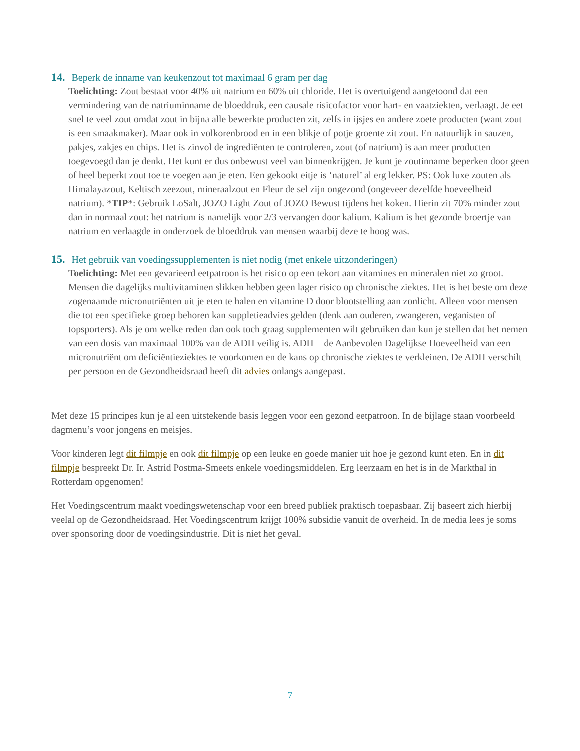14. Beperk de inname van keukenzout tot maximaal 6 gram per dag
Toelichting: Zout bestaat voor 40% uit natrium en 60% uit chloride. Het is overtuigend aangetoond dat een vermindering van de natriuminname de bloeddruk, een causale risicofactor voor hart- en vaatziekten, verlaagt. Je eet snel te veel zout omdat zout in bijna alle bewerkte producten zit, zelfs in ijsjes en andere zoete producten (want zout is een smaakmaker). Maar ook in volkorenbrood en in een blikje of potje groente zit zout. En natuurlijk in sauzen, pakjes, zakjes en chips. Het is zinvol de ingrediënten te controleren, zout (of natrium) is aan meer producten toegevoegd dan je denkt. Het kunt er dus onbewust veel van binnenkrijgen. Je kunt je zoutinname beperken door geen of heel beperkt zout toe te voegen aan je eten. Een gekookt eitje is ‘naturel’ al erg lekker. PS: Ook luxe zouten als Himalayazout, Keltisch zeezout, mineraalzout en Fleur de sel zijn ongezond (ongeveer dezelfde hoeveelheid natrium). *TIP*: Gebruik LoSalt, JOZO Light Zout of JOZO Bewust tijdens het koken. Hierin zit 70% minder zout dan in normaal zout: het natrium is namelijk voor 2/3 vervangen door kalium. Kalium is het gezonde broertje van natrium en verlaagde in onderzoek de bloeddruk van mensen waarbij deze te hoog was.
15. Het gebruik van voedingssupplementen is niet nodig (met enkele uitzonderingen)
Toelichting: Met een gevarieerd eetpatroon is het risico op een tekort aan vitamines en mineralen niet zo groot. Mensen die dagelijks multivitaminen slikken hebben geen lager risico op chronische ziektes. Het is het beste om deze zogenaamde micronutriënten uit je eten te halen en vitamine D door blootstelling aan zonlicht. Alleen voor mensen die tot een specifieke groep behoren kan suppletieadvies gelden (denk aan ouderen, zwangeren, veganisten of topsporters). Als je om welke reden dan ook toch graag supplementen wilt gebruiken dan kun je stellen dat het nemen van een dosis van maximaal 100% van de ADH veilig is. ADH = de Aanbevolen Dagelijkse Hoeveelheid van een micronutriënt om deficiëntieziektes te voorkomen en de kans op chronische ziektes te verkleinen. De ADH verschilt per persoon en de Gezondheidsraad heeft dit advies onlangs aangepast.
Met deze 15 principes kun je al een uitstekende basis leggen voor een gezond eetpatroon. In de bijlage staan voorbeeld dagmenu’s voor jongens en meisjes.
Voor kinderen legt dit filmpje en ook dit filmpje op een leuke en goede manier uit hoe je gezond kunt eten. En in dit filmpje bespreekt Dr. Ir. Astrid Postma-Smeets enkele voedingsmiddelen. Erg leerzaam en het is in de Markthal in Rotterdam opgenomen!
Het Voedingscentrum maakt voedingswetenschap voor een breed publiek praktisch toepasbaar. Zij baseert zich hierbij veelal op de Gezondheidsraad. Het Voedingscentrum krijgt 100% subsidie vanuit de overheid. In de media lees je soms over sponsoring door de voedingsindustrie. Dit is niet het geval.
7